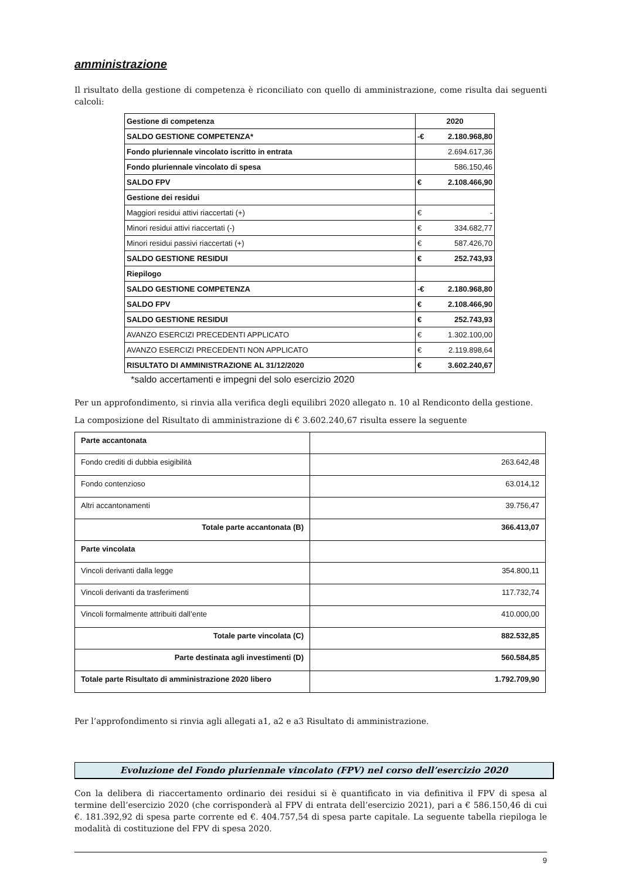amministrazione
Il risultato della gestione di competenza è riconciliato con quello di amministrazione, come risulta dai seguenti calcoli:
| Gestione di competenza | 2020 | |
| SALDO GESTIONE COMPETENZA* | -€ | 2.180.968,80 |
| Fondo pluriennale vincolato iscritto in entrata | 2.694.617,36 | |
| Fondo pluriennale vincolato di spesa | 586.150,46 | |
| SALDO FPV | € | 2.108.466,90 |
| Gestione dei residui | | |
| Maggiori residui attivi riaccertati (+) | € | - |
| Minori residui attivi riaccertati (-) | € | 334.682,77 |
| Minori residui passivi riaccertati (+) | € | 587.426,70 |
| SALDO GESTIONE RESIDUI | € | 252.743,93 |
| Riepilogo | | |
| SALDO GESTIONE COMPETENZA | -€ | 2.180.968,80 |
| SALDO FPV | € | 2.108.466,90 |
| SALDO GESTIONE RESIDUI | € | 252.743,93 |
| AVANZO ESERCIZI PRECEDENTI APPLICATO | € | 1.302.100,00 |
| AVANZO ESERCIZI PRECEDENTI NON APPLICATO | € | 2.119.898,64 |
| RISULTATO DI AMMINISTRAZIONE AL 31/12/2020 | € | 3.602.240,67 |
*saldo accertamenti e impegni del solo esercizio 2020
Per un approfondimento, si rinvia alla verifica degli equilibri 2020 allegato n. 10 al Rendiconto della gestione.
La composizione del Risultato di amministrazione di € 3.602.240,67 risulta essere la seguente
| Parte accantonata | |
| Fondo crediti di dubbia esigibilità | 263.642,48 |
| Fondo contenzioso | 63.014,12 |
| Altri accantonamenti | 39.756,47 |
| Totale parte accantonata (B) | 366.413,07 |
| Parte vincolata | |
| Vincoli derivanti dalla legge | 354.800,11 |
| Vincoli derivanti da trasferimenti | 117.732,74 |
| Vincoli formalmente attribuiti dall’ente | 410.000,00 |
| Totale parte vincolata (C) | 882.532,85 |
| Parte destinata agli investimenti (D) | 560.584,85 |
| Totale parte Risultato di amministrazione 2020 libero | 1.792.709,90 |
Per l’approfondimento si rinvia agli allegati a1, a2 e a3 Risultato di amministrazione.
Evoluzione del Fondo pluriennale vincolato (FPV) nel corso dell’esercizio 2020
Con la delibera di riaccertamento ordinario dei residui si è quantificato in via definitiva il FPV di spesa al termine dell’esercizio 2020 (che corrisponderà al FPV di entrata dell’esercizio 2021), pari a € 586.150,46 di cui €. 181.392,92 di spesa parte corrente ed €. 404.757,54 di spesa parte capitale. La seguente tabella riepiloga le modalità di costituzione del FPV di spesa 2020.
9